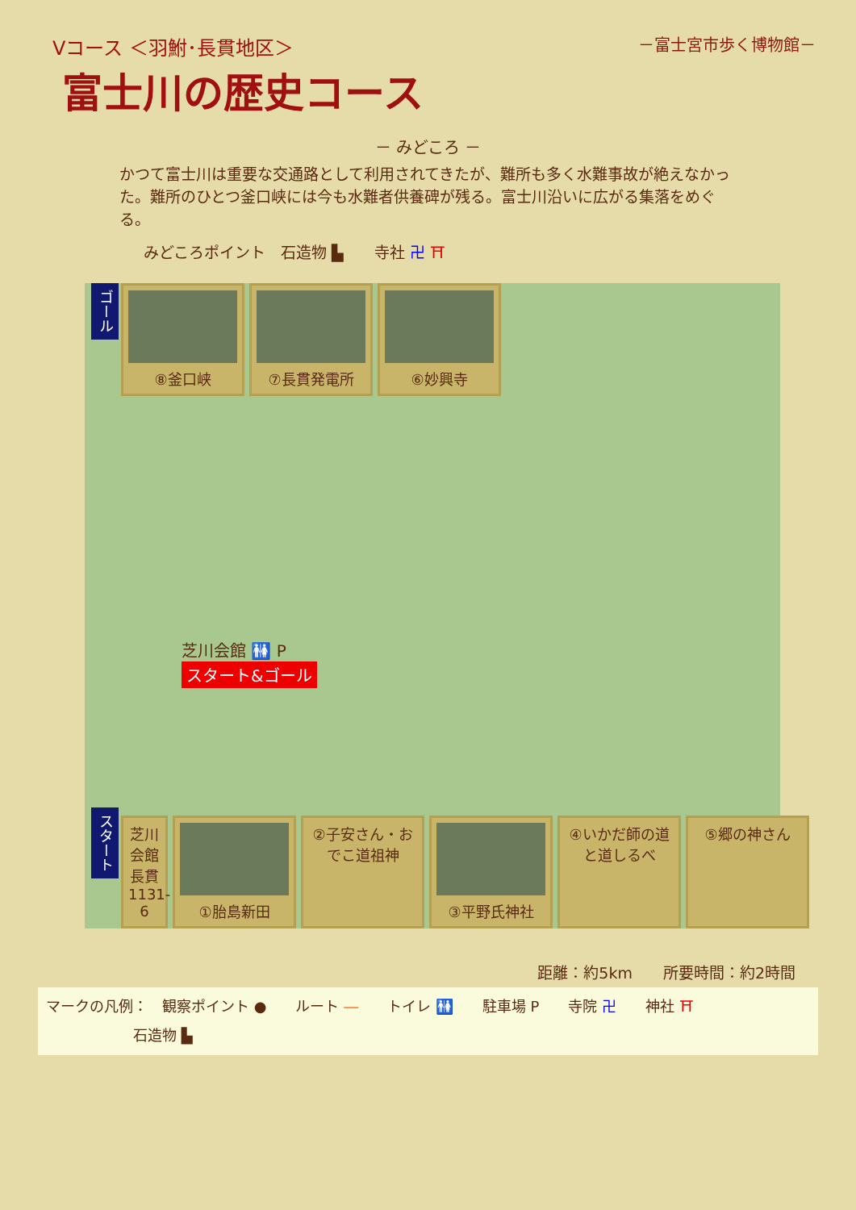Vコース ＜羽鮒･長貫地区＞
富士川の歴史コース
－富士宮市歩く博物館－
－ みどころ －
かつて富士川は重要な交通路として利用されてきたが、難所も多く水難事故が絶えなかった。難所のひとつ釜口峡には今も水難者供養碑が残る。富士川沿いに広がる集落をめぐる。
みどころポイント　石造物 ▙　　寺社 卍 ⛩
ゴール
⑧釜口峡 ⑦長貫発電所 ⑥妙興寺
芝川会館 🚻 P
スタート&ゴール
スタート
芝川会館 長貫1131-6
①胎島新田 ②子安さん・おでこ道祖神
③平野氏神社 ④いかだ師の道と道しるべ
⑤郷の神さん
距離：約5km　　所要時間：約2時間
マークの凡例：　観察ポイント ●　　ルート ―　　トイレ 🚻　　駐車場 P　　寺院 卍　　神社 ⛩
　　　　　　石造物 ▙